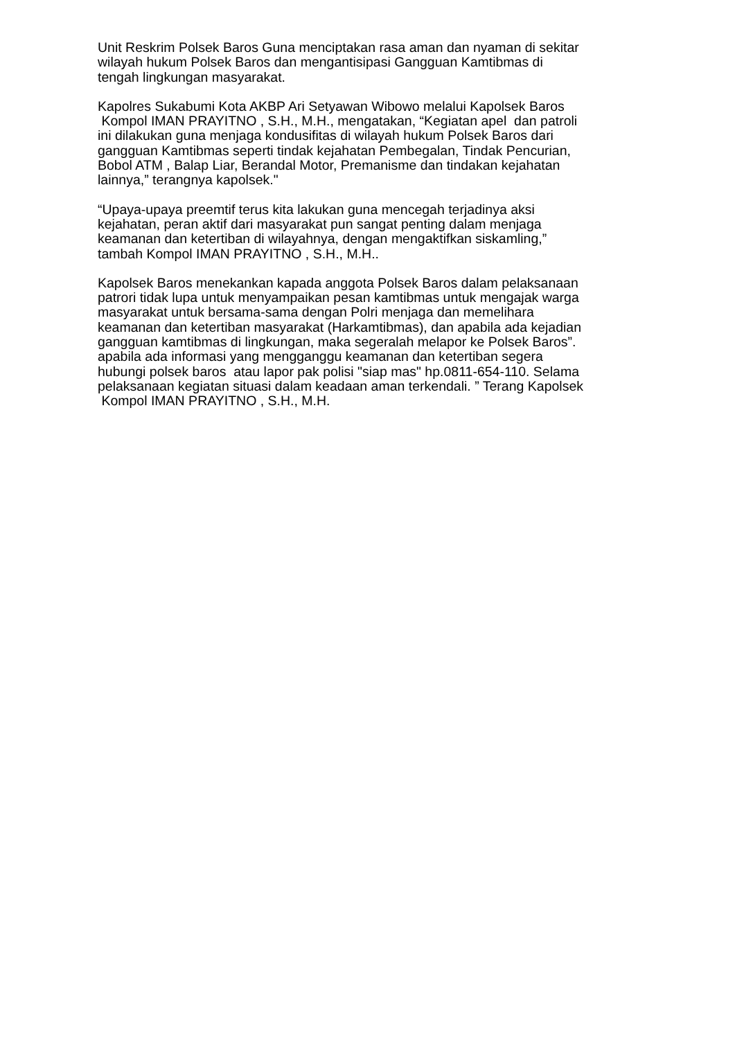Unit Reskrim Polsek Baros Guna menciptakan rasa aman dan nyaman di sekitar
wilayah hukum Polsek Baros dan mengantisipasi Gangguan Kamtibmas di
tengah lingkungan masyarakat.
Kapolres Sukabumi Kota AKBP Ari Setyawan Wibowo melalui Kapolsek Baros
Kompol IMAN PRAYITNO , S.H., M.H., mengatakan, “Kegiatan apel dan patroli
ini dilakukan guna menjaga kondusifitas di wilayah hukum Polsek Baros dari
gangguan Kamtibmas seperti tindak kejahatan Pembegalan, Tindak Pencurian,
Bobol ATM , Balap Liar, Berandal Motor, Premanisme dan tindakan kejahatan
lainnya,” terangnya kapolsek."
“Upaya-upaya preemtif terus kita lakukan guna mencegah terjadinya aksi
kejahatan, peran aktif dari masyarakat pun sangat penting dalam menjaga
keamanan dan ketertiban di wilayahnya, dengan mengaktifkan siskamling,”
tambah Kompol IMAN PRAYITNO , S.H., M.H..
Kapolsek Baros menekankan kapada anggota Polsek Baros dalam pelaksanaan
patrori tidak lupa untuk menyampaikan pesan kamtibmas untuk mengajak warga
masyarakat untuk bersama-sama dengan Polri menjaga dan memelihara
keamanan dan ketertiban masyarakat (Harkamtibmas), dan apabila ada kejadian
gangguan kamtibmas di lingkungan, maka segeralah melapor ke Polsek Baros”.
apabila ada informasi yang mengganggu keamanan dan ketertiban segera
hubungi polsek baros atau lapor pak polisi "siap mas" hp.0811-654-110. Selama
pelaksanaan kegiatan situasi dalam keadaan aman terkendali. ” Terang Kapolsek
Kompol IMAN PRAYITNO , S.H., M.H.